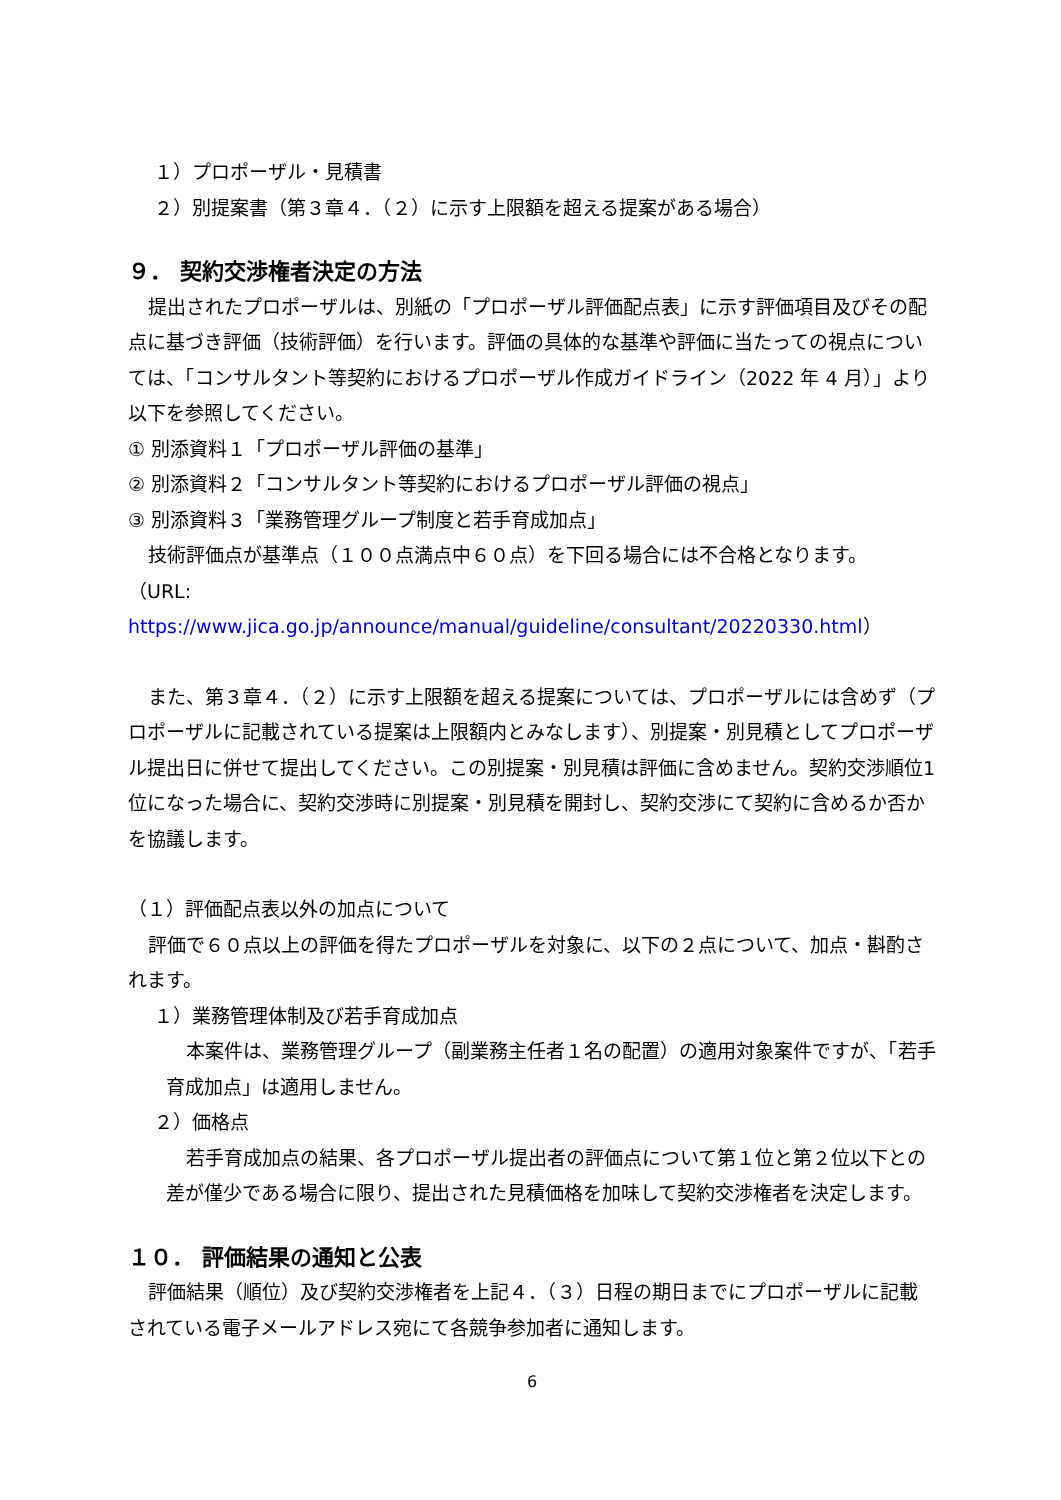１）プロポーザル・見積書
２）別提案書（第３章４．（２）に示す上限額を超える提案がある場合）
９． 契約交渉権者決定の方法
提出されたプロポーザルは、別紙の「プロポーザル評価配点表」に示す評価項目及びその配点に基づき評価（技術評価）を行います。評価の具体的な基準や評価に当たっての視点については、「コンサルタント等契約におけるプロポーザル作成ガイドライン（2022 年 4 月）」より以下を参照してください。
① 別添資料１「プロポーザル評価の基準」
② 別添資料２「コンサルタント等契約におけるプロポーザル評価の視点」
③ 別添資料３「業務管理グループ制度と若手育成加点」
技術評価点が基準点（１００点満点中６０点）を下回る場合には不合格となります。
（URL: https://www.jica.go.jp/announce/manual/guideline/consultant/20220330.html）
また、第３章４．（２）に示す上限額を超える提案については、プロポーザルには含めず（プロポーザルに記載されている提案は上限額内とみなします）、別提案・別見積としてプロポーザル提出日に併せて提出してください。この別提案・別見積は評価に含めません。契約交渉順位1位になった場合に、契約交渉時に別提案・別見積を開封し、契約交渉にて契約に含めるか否かを協議します。
（１）評価配点表以外の加点について
評価で６０点以上の評価を得たプロポーザルを対象に、以下の２点について、加点・斟酌されます。
１）業務管理体制及び若手育成加点
本案件は、業務管理グループ（副業務主任者１名の配置）の適用対象案件ですが、「若手育成加点」は適用しません。
２）価格点
若手育成加点の結果、各プロポーザル提出者の評価点について第１位と第２位以下との差が僅少である場合に限り、提出された見積価格を加味して契約交渉権者を決定します。
１０． 評価結果の通知と公表
評価結果（順位）及び契約交渉権者を上記４．（３）日程の期日までにプロポーザルに記載されている電子メールアドレス宛にて各競争参加者に通知します。
6